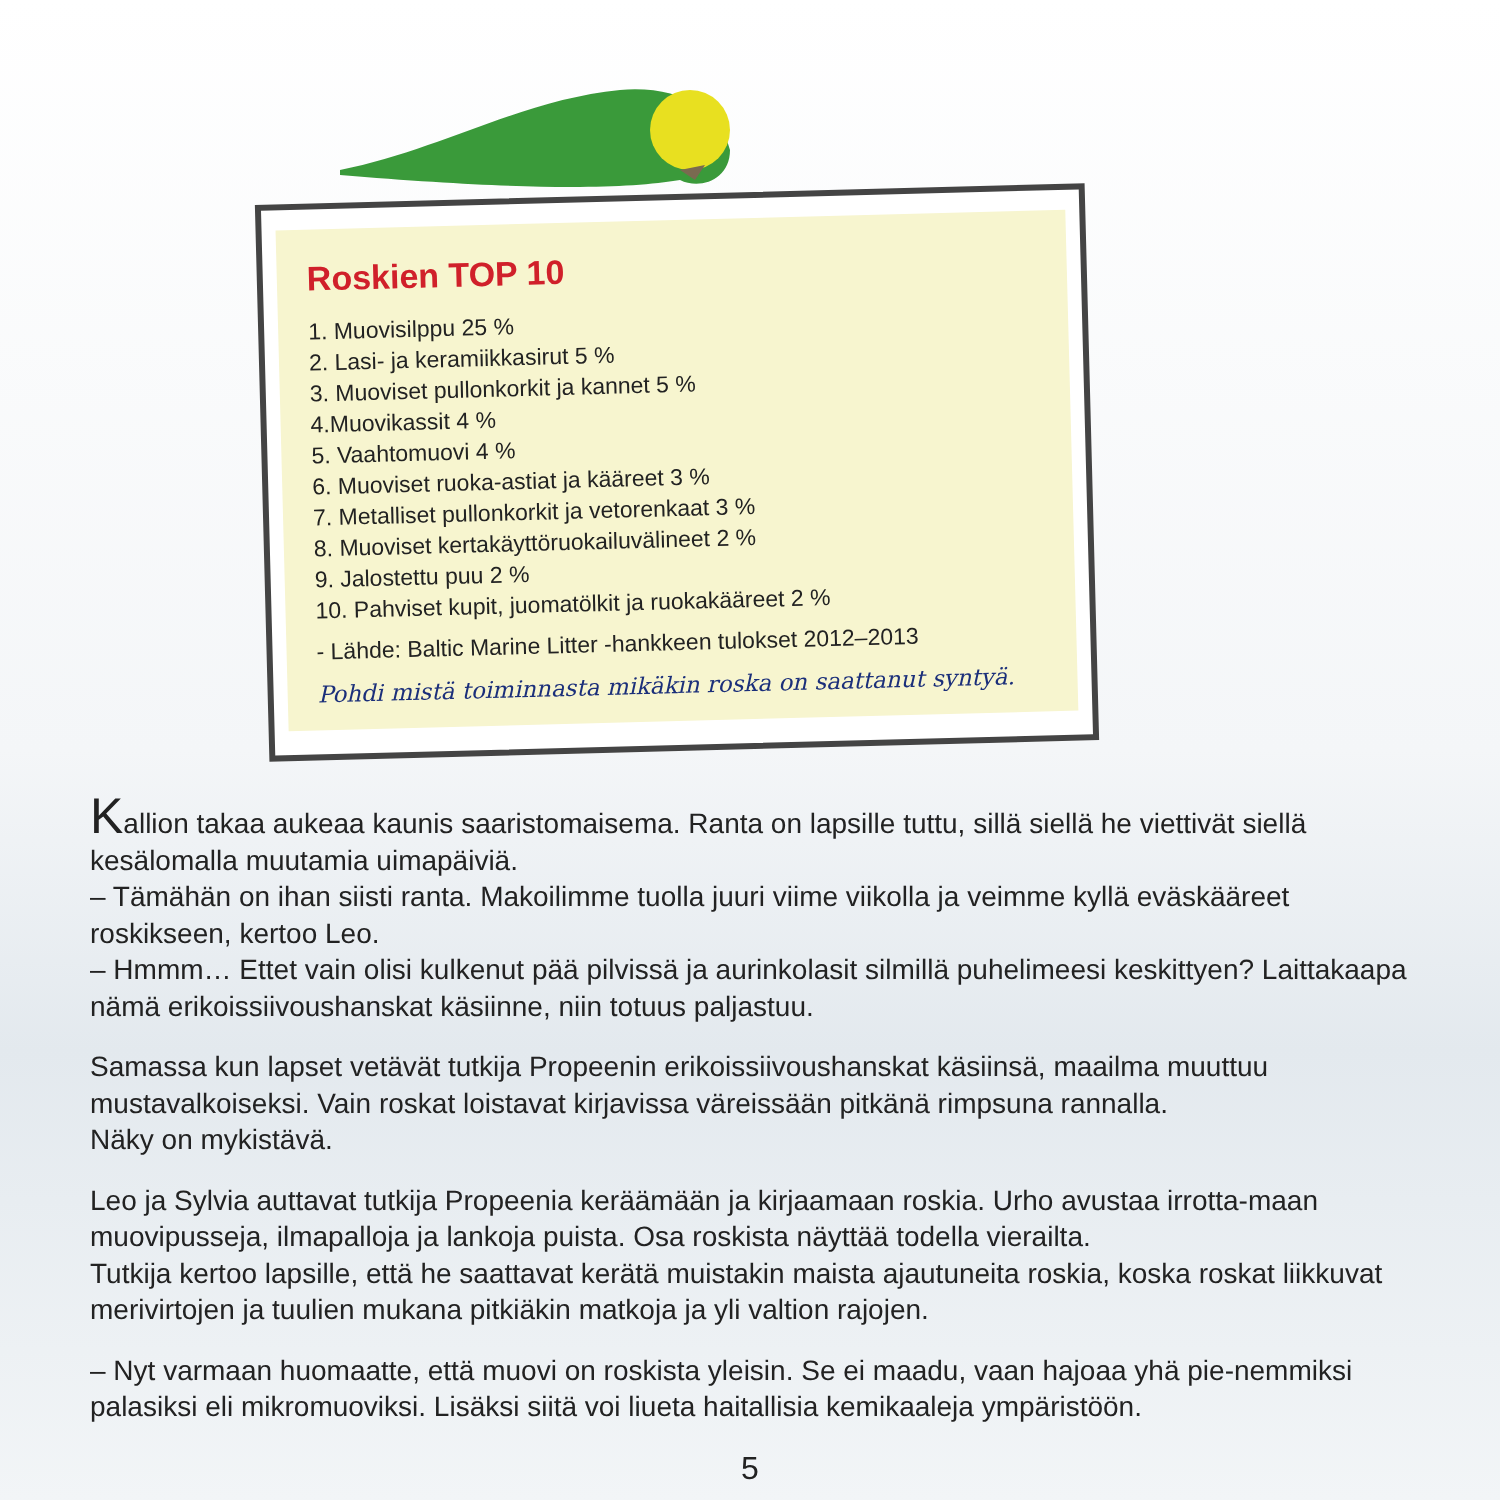Roskien TOP 10
1. Muovisilppu 25 %
2. Lasi- ja keramiikkasirut 5 %
3. Muoviset pullonkorkit ja kannet 5 %
4.Muovikassit 4 %
5. Vaahtomuovi 4 %
6. Muoviset ruoka-astiat ja kääreet 3 %
7. Metalliset pullonkorkit ja vetorenkaat 3 %
8. Muoviset kertakäyttöruokailuvälineet 2 %
9. Jalostettu puu 2 %
10. Pahviset kupit, juomatölkit ja ruokakääreet 2 %
- Lähde: Baltic Marine Litter -hankkeen tulokset 2012–2013
Pohdi mistä toiminnasta mikäkin roska on saattanut syntyä.
Kallion takaa aukeaa kaunis saaristomaisema. Ranta on lapsille tuttu, sillä siellä he viettivät siellä kesälomalla muutamia uimapäiviä.
– Tämähän on ihan siisti ranta. Makoilimme tuolla juuri viime viikolla ja veimme kyllä eväskääreet roskikseen, kertoo Leo.
– Hmmm… Ettet vain olisi kulkenut pää pilvissä ja aurinkolasit silmillä puhelimeesi keskittyen? Laittakaapa nämä erikoissiivoushanskat käsiinne, niin totuus paljastuu.
Samassa kun lapset vetävät tutkija Propeenin erikoissiivoushanskat käsiinsä, maailma muuttuu mustavalkoiseksi. Vain roskat loistavat kirjavissa väreissään pitkänä rimpsuna rannalla.
Näky on mykistävä.
Leo ja Sylvia auttavat tutkija Propeenia keräämään ja kirjaamaan roskia. Urho avustaa irrotta-maan muovipusseja, ilmapalloja ja lankoja puista. Osa roskista näyttää todella vierailta.
Tutkija kertoo lapsille, että he saattavat kerätä muistakin maista ajautuneita roskia, koska roskat liikkuvat merivirtojen ja tuulien mukana pitkiäkin matkoja ja yli valtion rajojen.
– Nyt varmaan huomaatte, että muovi on roskista yleisin. Se ei maadu, vaan hajoaa yhä pie-nemmiksi palasiksi eli mikromuoviksi. Lisäksi siitä voi liueta haitallisia kemikaaleja ympäristöön.
5